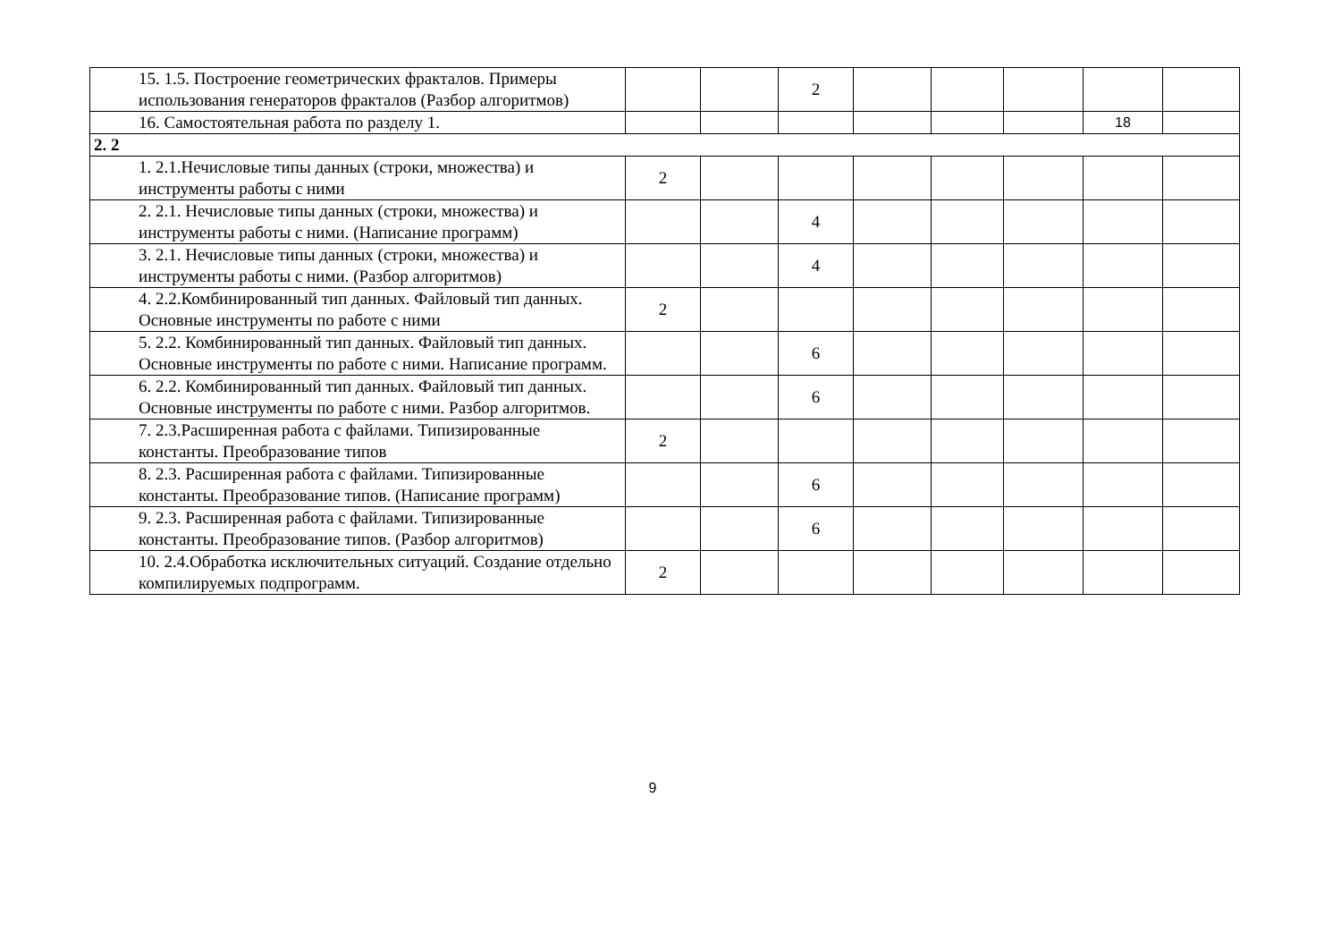| | 15. 1.5. Построение геометрических фракталов. Примеры использования генераторов фракталов (Разбор алгоритмов) | | | 2 | | | | | |
| | 16. Самостоятельная работа по разделу 1. | | | | | | | 18 | |
| 2. 2 | | | | | | | | | |
| | 1. 2.1.Нечисловые типы данных (строки, множества) и инструменты работы с ними | 2 | | | | | | | |
| | 2. 2.1. Нечисловые типы данных (строки, множества) и инструменты работы с ними. (Написание программ) | | | 4 | | | | | |
| | 3. 2.1. Нечисловые типы данных (строки, множества) и инструменты работы с ними. (Разбор алгоритмов) | | | 4 | | | | | |
| | 4. 2.2.Комбинированный тип данных. Файловый тип данных. Основные инструменты по работе с ними | 2 | | | | | | | |
| | 5. 2.2. Комбинированный тип данных. Файловый тип данных. Основные инструменты по работе с ними. Написание программ. | | | 6 | | | | | |
| | 6. 2.2. Комбинированный тип данных. Файловый тип данных. Основные инструменты по работе с ними. Разбор алгоритмов. | | | 6 | | | | | |
| | 7. 2.3.Расширенная работа с файлами. Типизированные константы. Преобразование типов | 2 | | | | | | | |
| | 8. 2.3. Расширенная работа с файлами. Типизированные константы. Преобразование типов. (Написание программ) | | | 6 | | | | | |
| | 9. 2.3. Расширенная работа с файлами. Типизированные константы. Преобразование типов. (Разбор алгоритмов) | | | 6 | | | | | |
| | 10. 2.4.Обработка исключительных ситуаций. Создание отдельно компилируемых подпрограмм. | 2 | | | | | | | |
9